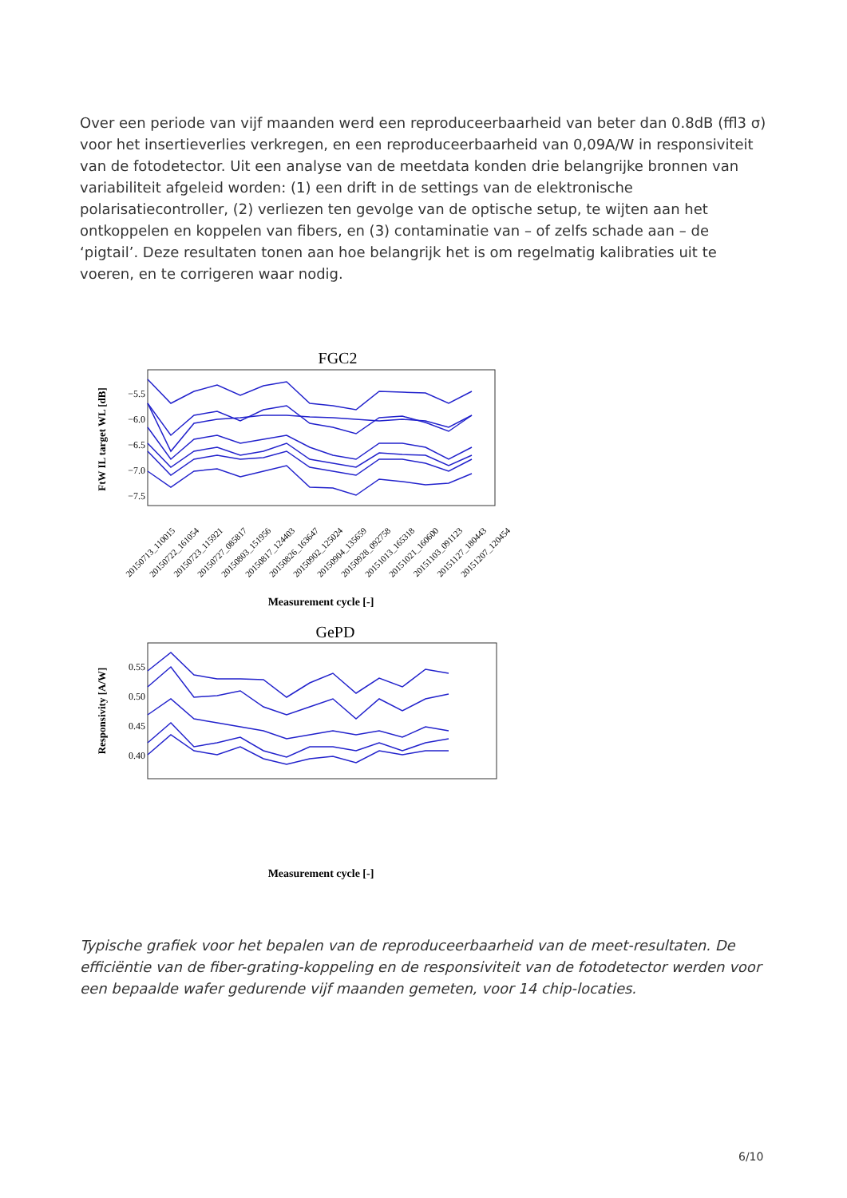Over een periode van vijf maanden werd een reproduceerbaarheid van beter dan 0.8dB (ffl3 σ) voor het insertieverlies verkregen, en een reproduceerbaarheid van 0,09A/W in responsiviteit van de fotodetector. Uit een analyse van de meetdata konden drie belangrijke bronnen van variabiliteit afgeleid worden: (1) een drift in de settings van de elektronische polarisatiecontroller, (2) verliezen ten gevolge van de optische setup, te wijten aan het ontkoppelen en koppelen van fibers, en (3) contaminatie van – of zelfs schade aan – de ‘pigtail’. Deze resultaten tonen aan hoe belangrijk het is om regelmatig kalibraties uit te voeren, en te corrigeren waar nodig.
FGC2
−5.5
−6.0
−6.5
−7.0
−7.5
FtW IL target WL [dB]
20150713_110015
20150722_161054
20150723_115921
20150727_085817
20150803_151956
20150817_124403
20150826_163647
20150902_125024
20150904_135659
20150928_092758
20151013_165318
20151021_160600
20151103_091123
20151127_180443
20151207_120454
Measurement cycle [-]
GePD
0.55
0.50
0.45
0.40
Responsivity [A/W]
Measurement cycle [-]
Typische grafiek voor het bepalen van de reproduceerbaarheid van de meet-resultaten. De efficiëntie van de fiber-grating-koppeling en de responsiviteit van de fotodetector werden voor een bepaalde wafer gedurende vijf maanden gemeten, voor 14 chip-locaties.
6/10